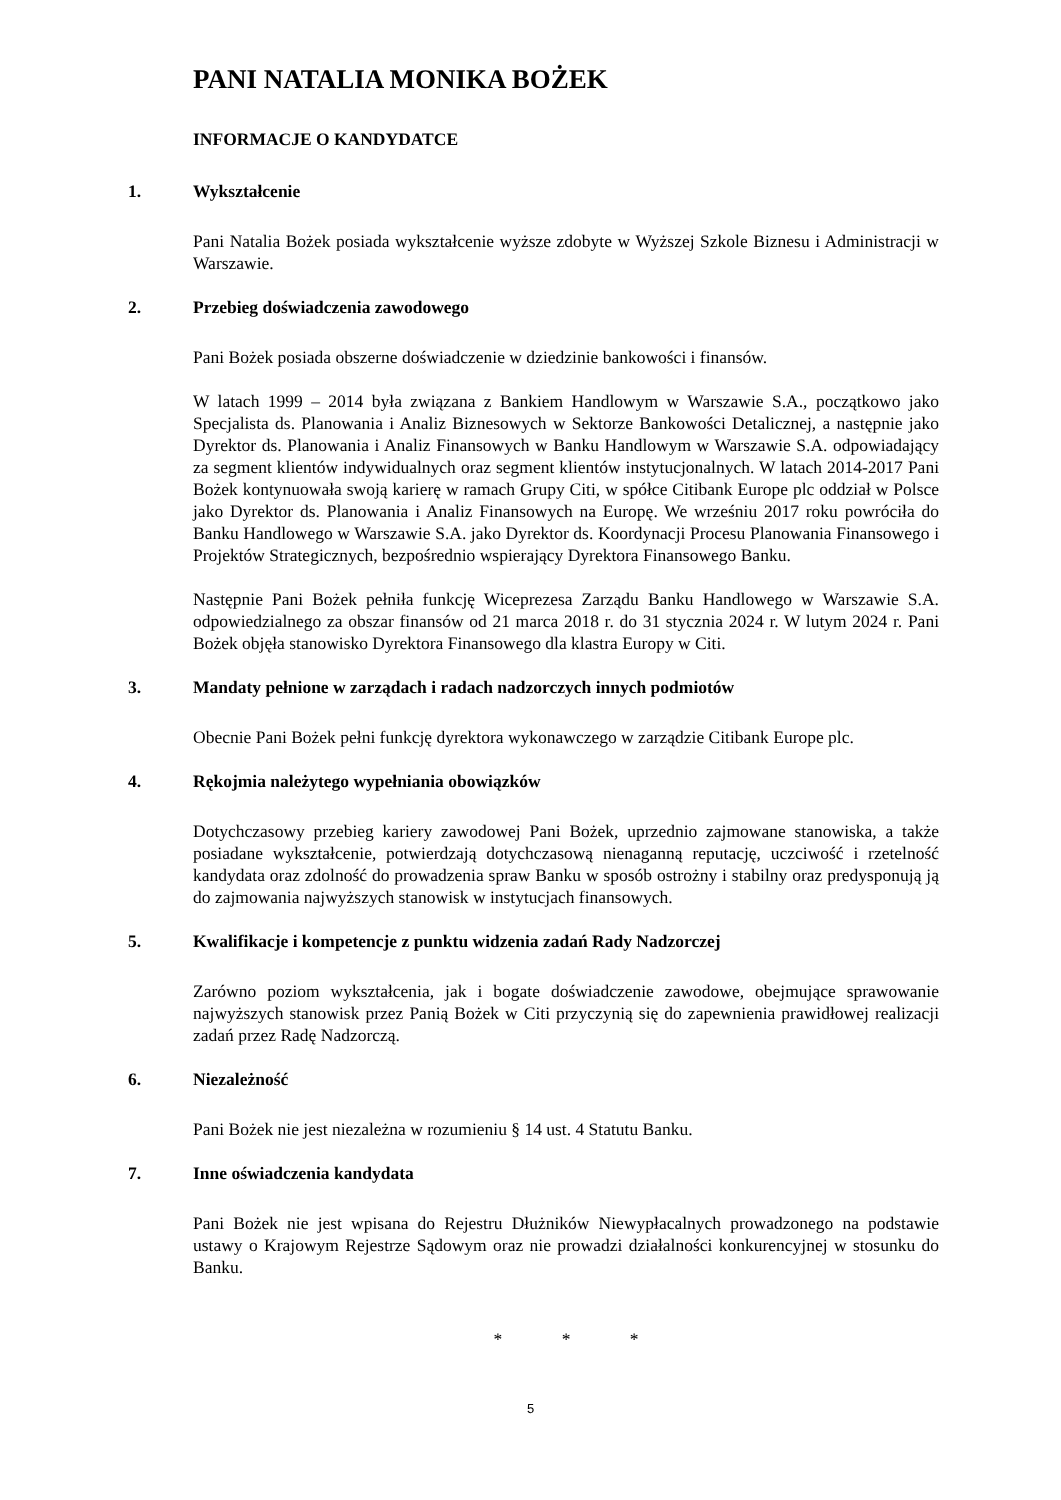PANI NATALIA MONIKA BOŻEK
INFORMACJE O KANDYDATCE
1. Wykształcenie
Pani Natalia Bożek posiada wykształcenie wyższe zdobyte w Wyższej Szkole Biznesu i Administracji w Warszawie.
2. Przebieg doświadczenia zawodowego
Pani Bożek posiada obszerne doświadczenie w dziedzinie bankowości i finansów.
W latach 1999 – 2014 była związana z Bankiem Handlowym w Warszawie S.A., początkowo jako Specjalista ds. Planowania i Analiz Biznesowych w Sektorze Bankowości Detalicznej, a następnie jako Dyrektor ds. Planowania i Analiz Finansowych w Banku Handlowym w Warszawie S.A. odpowiadający za segment klientów indywidualnych oraz segment klientów instytucjonalnych. W latach 2014-2017 Pani Bożek kontynuowała swoją karierę w ramach Grupy Citi, w spółce Citibank Europe plc oddział w Polsce jako Dyrektor ds. Planowania i Analiz Finansowych na Europę. We wrześniu 2017 roku powróciła do Banku Handlowego w Warszawie S.A. jako Dyrektor ds. Koordynacji Procesu Planowania Finansowego i Projektów Strategicznych, bezpośrednio wspierający Dyrektora Finansowego Banku.
Następnie Pani Bożek pełniła funkcję Wiceprezesa Zarządu Banku Handlowego w Warszawie S.A. odpowiedzialnego za obszar finansów od 21 marca 2018 r. do 31 stycznia 2024 r. W lutym 2024 r. Pani Bożek objęła stanowisko Dyrektora Finansowego dla klastra Europy w Citi.
3. Mandaty pełnione w zarządach i radach nadzorczych innych podmiotów
Obecnie Pani Bożek pełni funkcję dyrektora wykonawczego w zarządzie Citibank Europe plc.
4. Rękojmia należytego wypełniania obowiązków
Dotychczasowy przebieg kariery zawodowej Pani Bożek, uprzednio zajmowane stanowiska, a także posiadane wykształcenie, potwierdzają dotychczasową nienaganną reputację, uczciwość i rzetelność kandydata oraz zdolność do prowadzenia spraw Banku w sposób ostrożny i stabilny oraz predysponują ją do zajmowania najwyższych stanowisk w instytucjach finansowych.
5. Kwalifikacje i kompetencje z punktu widzenia zadań Rady Nadzorczej
Zarówno poziom wykształcenia, jak i bogate doświadczenie zawodowe, obejmujące sprawowanie najwyższych stanowisk przez Panią Bożek w Citi przyczynią się do zapewnienia prawidłowej realizacji zadań przez Radę Nadzorczą.
6. Niezależność
Pani Bożek nie jest niezależna w rozumieniu § 14 ust. 4 Statutu Banku.
7. Inne oświadczenia kandydata
Pani Bożek nie jest wpisana do Rejestru Dłużników Niewypłacalnych prowadzonego na podstawie ustawy o Krajowym Rejestrze Sądowym oraz nie prowadzi działalności konkurencyjnej w stosunku do Banku.
* * *
5